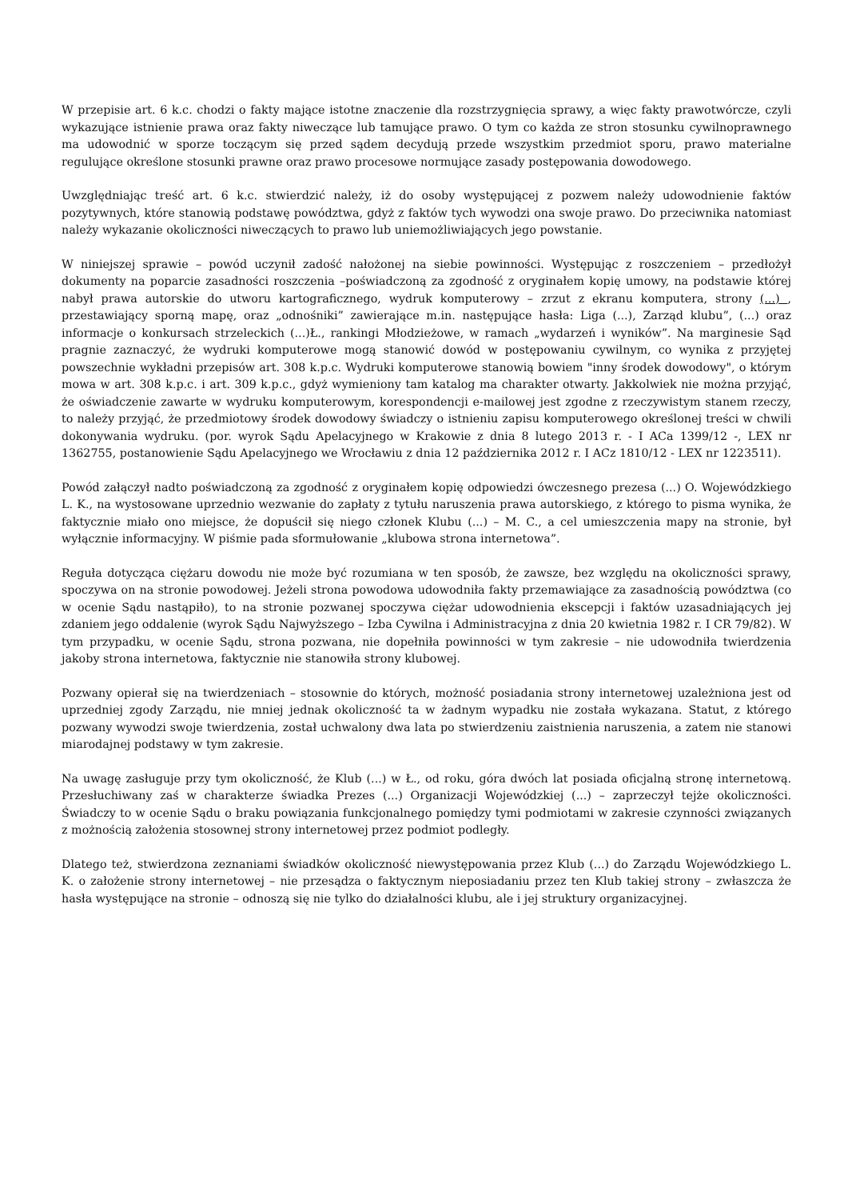W przepisie art. 6 k.c. chodzi o fakty mające istotne znaczenie dla rozstrzygnięcia sprawy, a więc fakty prawotwórcze, czyli wykazujące istnienie prawa oraz fakty niweczące lub tamujące prawo. O tym co każda ze stron stosunku cywilnoprawnego ma udowodnić w sporze toczącym się przed sądem decydują przede wszystkim przedmiot sporu, prawo materialne regulujące określone stosunki prawne oraz prawo procesowe normujące zasady postępowania dowodowego.
Uwzględniając treść art. 6 k.c. stwierdzić należy, iż do osoby występującej z pozwem należy udowodnienie faktów pozytywnych, które stanowią podstawę powództwa, gdyż z faktów tych wywodzi ona swoje prawo. Do przeciwnika natomiast należy wykazanie okoliczności niweczących to prawo lub uniemożliwiających jego powstanie.
W niniejszej sprawie – powód uczynił zadość nałożonej na siebie powinności. Występując z roszczeniem – przedłożył dokumenty na poparcie zasadności roszczenia –poświadczoną za zgodność z oryginałem kopię umowy, na podstawie której nabył prawa autorskie do utworu kartograficznego, wydruk komputerowy – zrzut z ekranu komputera, strony (...) , przestawiający sporną mapę, oraz „odnośniki” zawierające m.in. następujące hasła: Liga (...), Zarząd klubu”, (...) oraz informacje o konkursach strzeleckich (...)Ł., rankingi Młodzieżowe, w ramach „wydarzeń i wyników”. Na marginesie Sąd pragnie zaznaczyć, że wydruki komputerowe mogą stanowić dowód w postępowaniu cywilnym, co wynika z przyjętej powszechnie wykładni przepisów art. 308 k.p.c. Wydruki komputerowe stanowią bowiem "inny środek dowodowy", o którym mowa w art. 308 k.p.c. i art. 309 k.p.c., gdyż wymieniony tam katalog ma charakter otwarty. Jakkolwiek nie można przyjąć, że oświadczenie zawarte w wydruku komputerowym, korespondencji e-mailowej jest zgodne z rzeczywistym stanem rzeczy, to należy przyjąć, że przedmiotowy środek dowodowy świadczy o istnieniu zapisu komputerowego określonej treści w chwili dokonywania wydruku. (por. wyrok Sądu Apelacyjnego w Krakowie z dnia 8 lutego 2013 r. - I ACa 1399/12 -, LEX nr 1362755, postanowienie Sądu Apelacyjnego we Wrocławiu z dnia 12 października 2012 r. I ACz 1810/12 - LEX nr 1223511).
Powód załączył nadto poświadczoną za zgodność z oryginałem kopię odpowiedzi ówczesnego prezesa (...) O. Wojewódzkiego L. K., na wystosowane uprzednio wezwanie do zapłaty z tytułu naruszenia prawa autorskiego, z którego to pisma wynika, że faktycznie miało ono miejsce, że dopuścił się niego członek Klubu (...) – M. C., a cel umieszczenia mapy na stronie, był wyłącznie informacyjny. W piśmie pada sformułowanie „klubowa strona internetowa”.
Reguła dotycząca ciężaru dowodu nie może być rozumiana w ten sposób, że zawsze, bez względu na okoliczności sprawy, spoczywa on na stronie powodowej. Jeżeli strona powodowa udowodniła fakty przemawiające za zasadnością powództwa (co w ocenie Sądu nastąpiło), to na stronie pozwanej spoczywa ciężar udowodnienia ekscepcji i faktów uzasadniających jej zdaniem jego oddalenie (wyrok Sądu Najwyższego – Izba Cywilna i Administracyjna z dnia 20 kwietnia 1982 r. I CR 79/82). W tym przypadku, w ocenie Sądu, strona pozwana, nie dopełniła powinności w tym zakresie – nie udowodniła twierdzenia jakoby strona internetowa, faktycznie nie stanowiła strony klubowej.
Pozwany opierał się na twierdzeniach – stosownie do których, możność posiadania strony internetowej uzależniona jest od uprzedniej zgody Zarządu, nie mniej jednak okoliczność ta w żadnym wypadku nie została wykazana. Statut, z którego pozwany wywodzi swoje twierdzenia, został uchwalony dwa lata po stwierdzeniu zaistnienia naruszenia, a zatem nie stanowi miarodajnej podstawy w tym zakresie.
Na uwagę zasługuje przy tym okoliczność, że Klub (...) w Ł., od roku, góra dwóch lat posiada oficjalną stronę internetową. Przesłuchiwany zaś w charakterze świadka Prezes (...) Organizacji Wojewódzkiej (...) – zaprzeczył tejże okoliczności. Świadczy to w ocenie Sądu o braku powiązania funkcjonalnego pomiędzy tymi podmiotami w zakresie czynności związanych z możnością założenia stosownej strony internetowej przez podmiot podległy.
Dlatego też, stwierdzona zeznaniami świadków okoliczność niewystępowania przez Klub (...) do Zarządu Wojewódzkiego L. K. o założenie strony internetowej – nie przesądza o faktycznym nieposiadaniu przez ten Klub takiej strony – zwłaszcza że hasła występujące na stronie – odnoszą się nie tylko do działalności klubu, ale i jej struktury organizacyjnej.